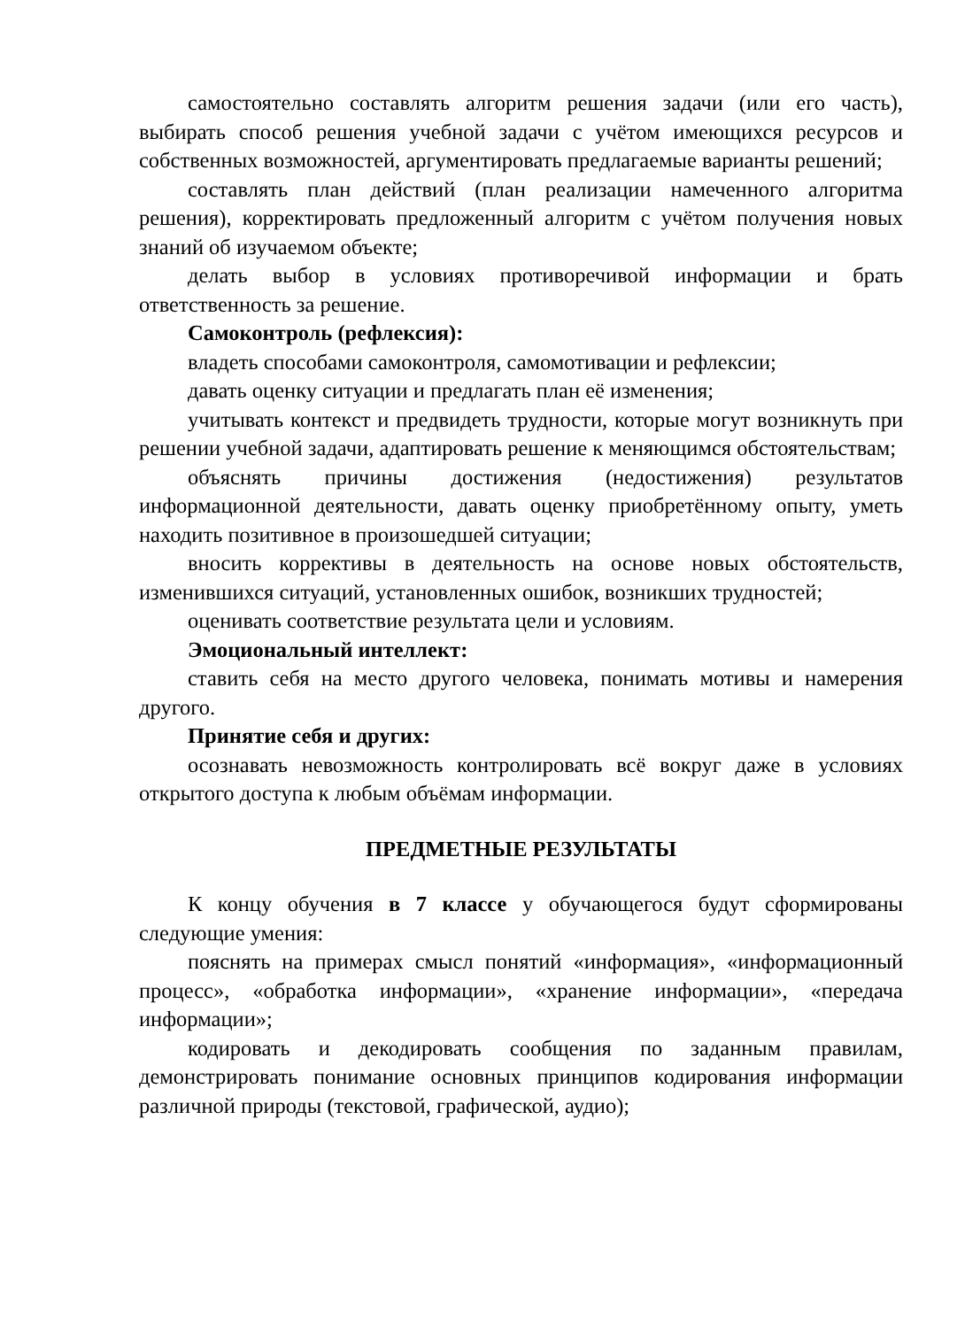самостоятельно составлять алгоритм решения задачи (или его часть), выбирать способ решения учебной задачи с учётом имеющихся ресурсов и собственных возможностей, аргументировать предлагаемые варианты решений;
составлять план действий (план реализации намеченного алгоритма решения), корректировать предложенный алгоритм с учётом получения новых знаний об изучаемом объекте;
делать выбор в условиях противоречивой информации и брать ответственность за решение.
Самоконтроль (рефлексия):
владеть способами самоконтроля, самомотивации и рефлексии;
давать оценку ситуации и предлагать план её изменения;
учитывать контекст и предвидеть трудности, которые могут возникнуть при решении учебной задачи, адаптировать решение к меняющимся обстоятельствам;
объяснять причины достижения (недостижения) результатов информационной деятельности, давать оценку приобретённому опыту, уметь находить позитивное в произошедшей ситуации;
вносить коррективы в деятельность на основе новых обстоятельств, изменившихся ситуаций, установленных ошибок, возникших трудностей;
оценивать соответствие результата цели и условиям.
Эмоциональный интеллект:
ставить себя на место другого человека, понимать мотивы и намерения другого.
Принятие себя и других:
осознавать невозможность контролировать всё вокруг даже в условиях открытого доступа к любым объёмам информации.
ПРЕДМЕТНЫЕ РЕЗУЛЬТАТЫ
К концу обучения в 7 классе у обучающегося будут сформированы следующие умения:
пояснять на примерах смысл понятий «информация», «информационный процесс», «обработка информации», «хранение информации», «передача информации»;
кодировать и декодировать сообщения по заданным правилам, демонстрировать понимание основных принципов кодирования информации различной природы (текстовой, графической, аудио);